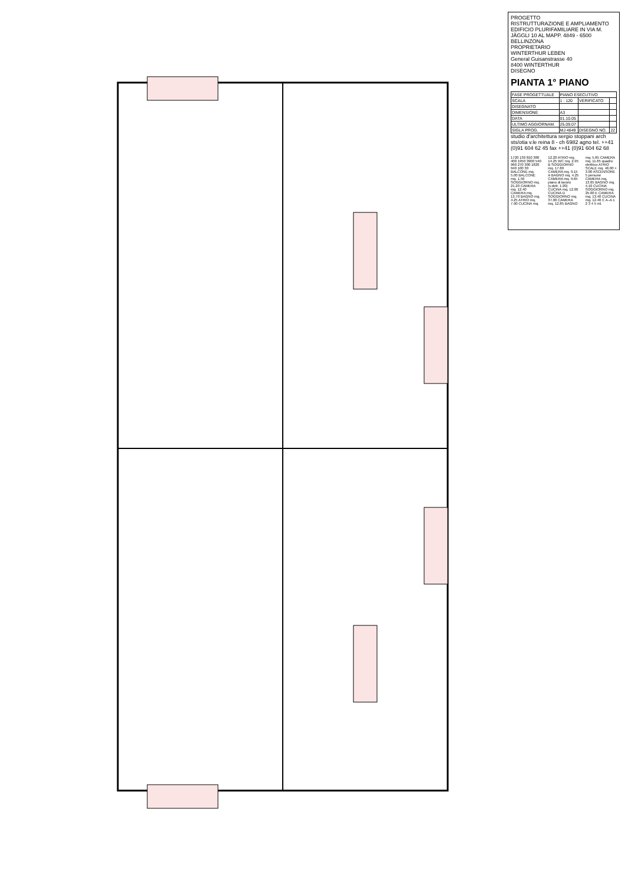PROGETTO
RISTRUTTURAZIONE E AMPLIAMENTO EDIFICIO PLURIFAMILIARE IN VIA M. JÄGGLI 10 AL MAPP. 4849 - 6500 BELLINZONA
PROPRIETARIO
WINTERTHUR LEBEN
General Guisanstrasse 40
8400 WINTERTHUR
DISEGNO
PIANTA 1° PIANO
| FASE PROGETTUALE | PIANO ESECUTIVO | | |
| SCALA | 1 : 120 | VERIFICATO | |
| DISEGNATO | | | |
| DIMENSIONE | A3 | | |
| DATA | 01.10.05 | | |
| ULTIMO AGGIORNAM. | 25.09.07 | | |
| SIGLA PROG. | MJ 4849 | DISEGNO NO. | 22 |
studio d'architettura sergio stoppani arch sts/otia v.le reina 8 - ch 6982 agno tel. ++41 (0)91 604 62 45 fax ++41 (0)91 604 62 68
1720 130 810 380 400 1950 3900 540 960 270 300 1820 940 100 30 BALCONE mq. 5.00 BALCONE mq. 1.50 SOGGIORNO mq. 21.20 CAMERA mq. 12.40 CAMERA mq. 13.70 BAGNO mq. 4.25 ATRIO mq. 7.90 CUCINA mq. 12.20 ATRIO mq. 14.25 WC mq. 2.95 B SOGGIORNO mq. 17.80 CAMERA mq. 9.15 A BAGNO mq. 4.25 CAMERA mq. 9.65 piano di lavoro (v.dett. 1:20) CUCINA mq. 12.00 CUCINA D SOGGIORNO mq. 37.00 CAMERA mq. 12.85 BAGNO mq. 5.85 CAMERA mq. 11.65 quadro elettrico ATRIO SCALE mq. 46.00 + 3.00 ASCENSORE 5 persone CAMERA mq. 13.65 BAGNO mq. 4.10 CUCINA SOGGIORNO mq. 25.00 E CAMERA mq. 13.40 CUCINA mq. 12.40 C A–A 1 2 3 4 5 ml.